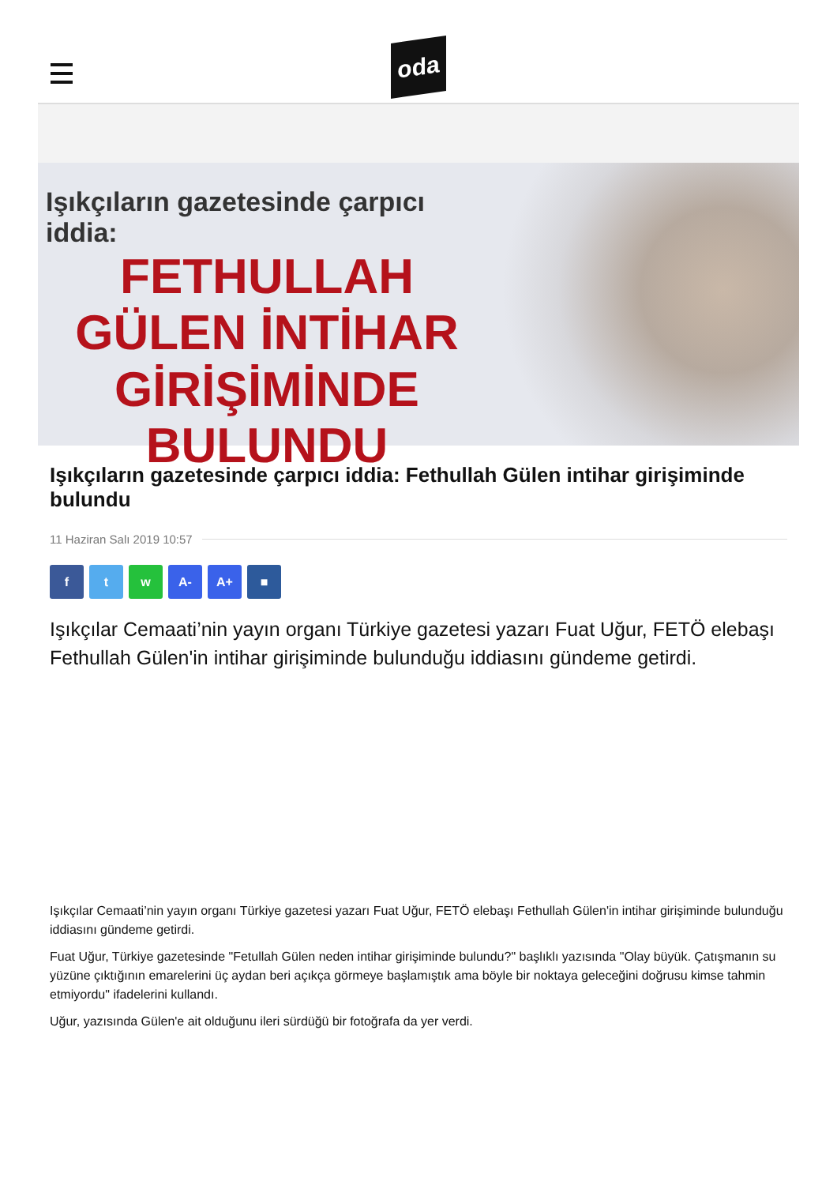oda
Işıkçıların gazetesinde çarpıcı iddia:
FETHULLAH GÜLEN İNTİHAR GİRİŞİMİNDE BULUNDU
Işıkçıların gazetesinde çarpıcı iddia: Fethullah Gülen intihar girişiminde bulundu
11 Haziran Salı 2019 10:57
f t w A- A+ ■
Işıkçılar Cemaati’nin yayın organı Türkiye gazetesi yazarı Fuat Uğur, FETÖ elebaşı Fethullah Gülen'in intihar girişiminde bulunduğu iddiasını gündeme getirdi.
Işıkçılar Cemaati’nin yayın organı Türkiye gazetesi yazarı Fuat Uğur, FETÖ elebaşı Fethullah Gülen'in intihar girişiminde bulunduğu iddiasını gündeme getirdi.
Fuat Uğur, Türkiye gazetesinde "Fetullah Gülen neden intihar girişiminde bulundu?" başlıklı yazısında "Olay büyük. Çatışmanın su yüzüne çıktığının emarelerini üç aydan beri açıkça görmeye başlamıştık ama böyle bir noktaya geleceğini doğrusu kimse tahmin etmiyordu" ifadelerini kullandı.
Uğur, yazısında Gülen'e ait olduğunu ileri sürdüğü bir fotoğrafa da yer verdi.